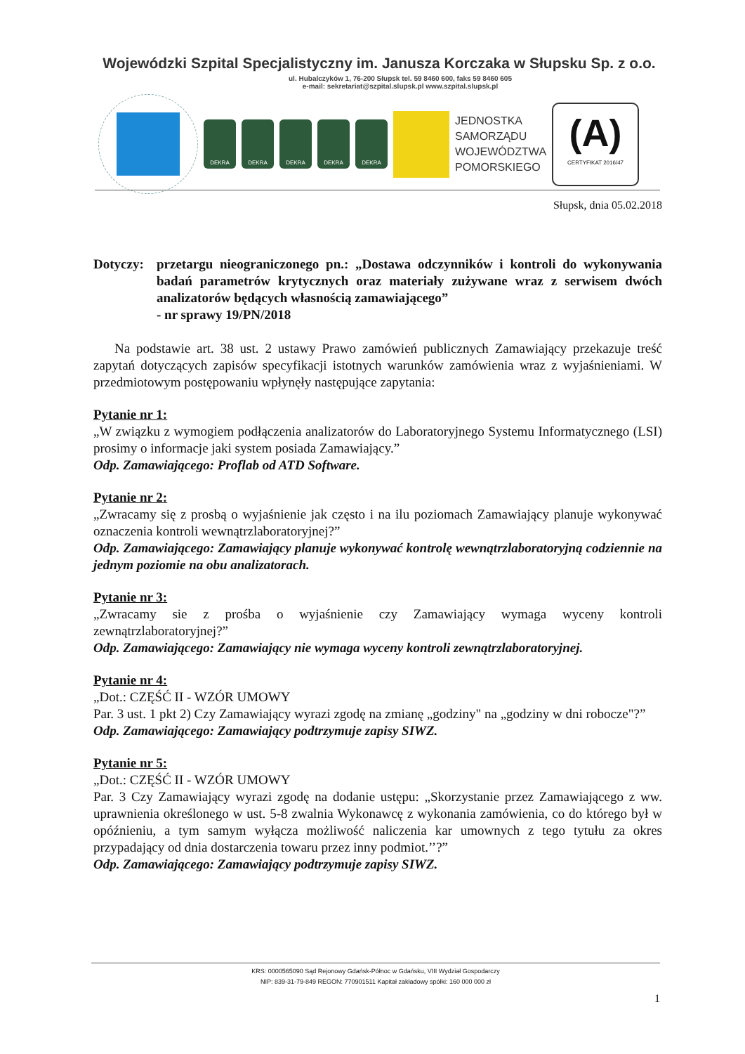Wojewódzki Szpital Specjalistyczny im. Janusza Korczaka w Słupsku Sp. z o.o.
ul. Hubalczyków 1, 76-200 Słupsk tel. 59 8460 600, faks 59 8460 605
e-mail: sekretariat@szpital.slupsk.pl www.szpital.slupsk.pl
DEKRA DEKRA DEKRA DEKRA DEKRA
JEDNOSTKA
SAMORZĄDU
WOJEWÓDZTWA
POMORSKIEGO
(A)
CERTYFIKAT 2016/47
Słupsk, dnia 05.02.2018
Dotyczy:
przetargu nieograniczonego pn.: „Dostawa odczynników i kontroli do wykonywania badań parametrów krytycznych oraz materiały zużywane wraz z serwisem dwóch analizatorów będących własnością zamawiającego”
- nr sprawy 19/PN/2018
Na podstawie art. 38 ust. 2 ustawy Prawo zamówień publicznych Zamawiający przekazuje treść zapytań dotyczących zapisów specyfikacji istotnych warunków zamówienia wraz z wyjaśnieniami. W przedmiotowym postępowaniu wpłynęły następujące zapytania:
Pytanie nr 1:
„W związku z wymogiem podłączenia analizatorów do Laboratoryjnego Systemu Informatycznego (LSI) prosimy o informacje jaki system posiada Zamawiający.”
Odp. Zamawiającego: Proflab od ATD Software.
Pytanie nr 2:
„Zwracamy się z prosbą o wyjaśnienie jak często i na ilu poziomach Zamawiający planuje wykonywać oznaczenia kontroli wewnątrzlaboratoryjnej?”
Odp. Zamawiającego: Zamawiający planuje wykonywać kontrolę wewnątrzlaboratoryjną codziennie na jednym poziomie na obu analizatorach.
Pytanie nr 3:
„Zwracamy sie z prośba o wyjaśnienie czy Zamawiający wymaga wyceny kontroli zewnątrzlaboratoryjnej?”
Odp. Zamawiającego: Zamawiający nie wymaga wyceny kontroli zewnątrzlaboratoryjnej.
Pytanie nr 4:
„Dot.: CZĘŚĆ II - WZÓR UMOWY
Par. 3 ust. 1 pkt 2) Czy Zamawiający wyrazi zgodę na zmianę „godziny" na „godziny w dni robocze"?”
Odp. Zamawiającego: Zamawiający podtrzymuje zapisy SIWZ.
Pytanie nr 5:
„Dot.: CZĘŚĆ II - WZÓR UMOWY
Par. 3 Czy Zamawiający wyrazi zgodę na dodanie ustępu: „Skorzystanie przez Zamawiającego z ww. uprawnienia określonego w ust. 5-8 zwalnia Wykonawcę z wykonania zamówienia, co do którego był w opóźnieniu, a tym samym wyłącza możliwość naliczenia kar umownych z tego tytułu za okres przypadający od dnia dostarczenia towaru przez inny podmiot.’’?”
Odp. Zamawiającego: Zamawiający podtrzymuje zapisy SIWZ.
KRS: 0000565090 Sąd Rejonowy Gdańsk-Północ w Gdańsku, VIII Wydział Gospodarczy
NIP: 839-31-79-849 REGON: 770901511 Kapitał zakładowy spółki: 160 000 000 zł
1